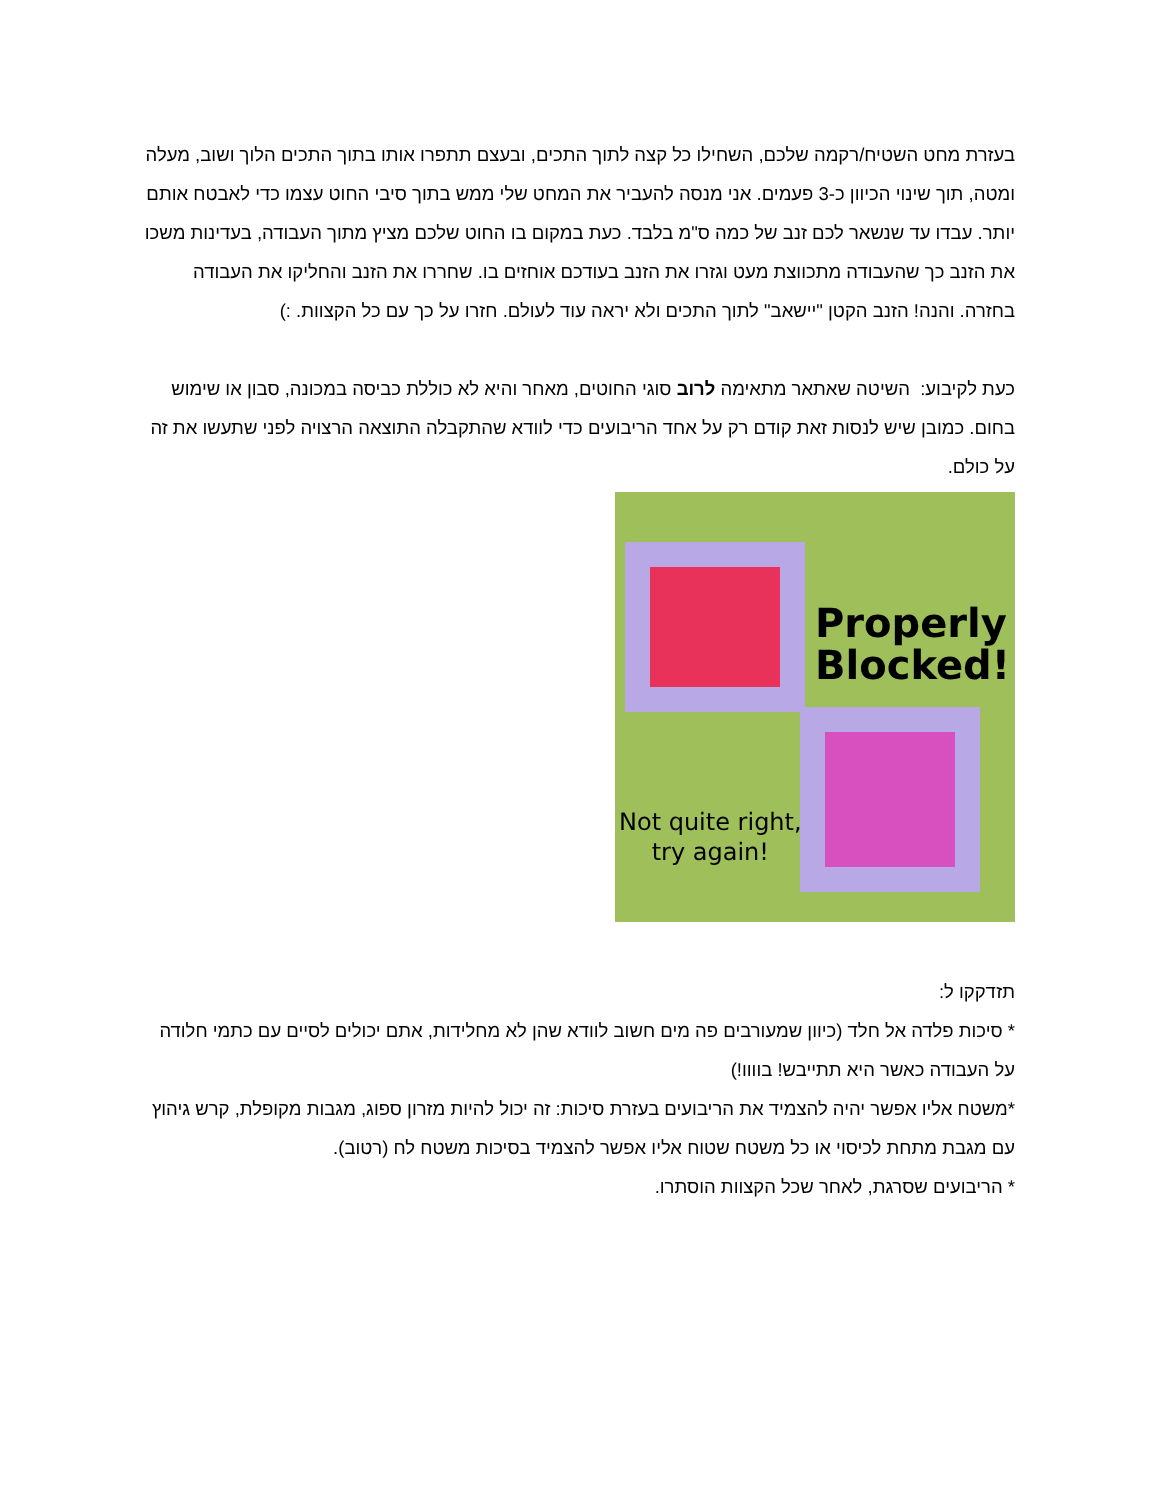בעזרת מחט השטיח/רקמה שלכם, השחילו כל קצה לתוך התכים, ובעצם תתפרו אותו בתוך התכים הלוך ושוב, מעלה ומטה, תוך שינוי הכיוון כ-3 פעמים. אני מנסה להעביר את המחט שלי ממש בתוך סיבי החוט עצמו כדי לאבטח אותם יותר. עבדו עד שנשאר לכם זנב של כמה ס"מ בלבד. כעת במקום בו החוט שלכם מציץ מתוך העבודה, בעדינות משכו את הזנב כך שהעבודה מתכווצת מעט וגזרו את הזנב בעודכם אוחזים בו. שחררו את הזנב והחליקו את העבודה בחזרה. והנה! הזנב הקטן "יישאב" לתוך התכים ולא יראה עוד לעולם. חזרו על כך עם כל הקצוות. :)
כעת לקיבוע: השיטה שאתאר מתאימה לרוב סוגי החוטים, מאחר והיא לא כוללת כביסה במכונה, סבון או שימוש בחום. כמובן שיש לנסות זאת קודם רק על אחד הריבועים כדי לוודא שהתקבלה התוצאה הרצויה לפני שתעשו את זה על כולם.
Properly
Blocked!
Not quite right,
try again!
תזדקקו ל:
* סיכות פלדה אל חלד (כיוון שמעורבים פה מים חשוב לוודא שהן לא מחלידות, אתם יכולים לסיים עם כתמי חלודה על העבודה כאשר היא תתייבש! בוווו!)
*משטח אליו אפשר יהיה להצמיד את הריבועים בעזרת סיכות: זה יכול להיות מזרון ספוג, מגבות מקופלת, קרש גיהוץ עם מגבת מתחת לכיסוי או כל משטח שטוח אליו אפשר להצמיד בסיכות משטח לח (רטוב).
* הריבועים שסרגת, לאחר שכל הקצוות הוסתרו.